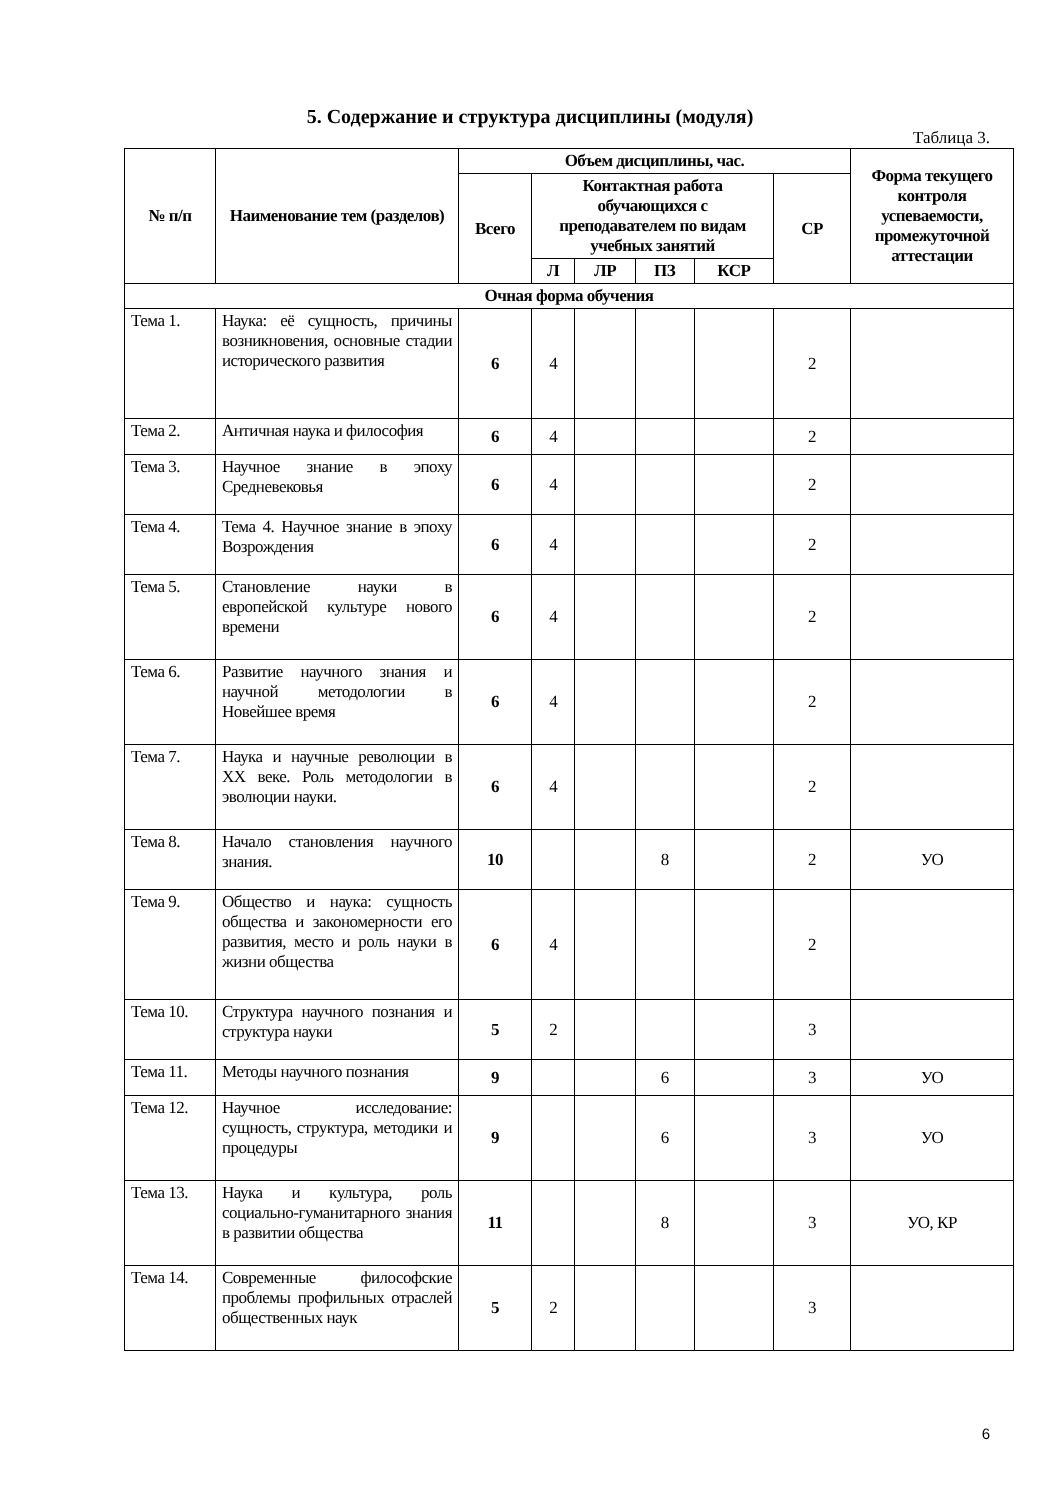5. Содержание и структура дисциплины (модуля)
Таблица 3.
| № п/п | Наименование тем (разделов) | Объем дисциплины, час. | | | | | | Форма текущего контроля успеваемости, промежуточной аттестации |
| --- | --- | --- | --- | --- | --- | --- | --- | --- |
| | | Всего | Контактная работа обучающихся с преподавателем по видам учебных занятий | | | | СР | |
| | | | Л | ЛР | ПЗ | КСР | | |
| Очная форма обучения | | | | | | | | |
| Тема 1. | Наука: её сущность, причины возникновения, основные стадии исторического развития | 6 | 4 | | | | 2 | |
| Тема 2. | Античная наука и философия | 6 | 4 | | | | 2 | |
| Тема 3. | Научное знание в эпоху Средневековья | 6 | 4 | | | | 2 | |
| Тема 4. | Тема 4. Научное знание в эпоху Возрождения | 6 | 4 | | | | 2 | |
| Тема 5. | Становление науки в европейской культуре нового времени | 6 | 4 | | | | 2 | |
| Тема 6. | Развитие научного знания и научной методологии в Новейшее время | 6 | 4 | | | | 2 | |
| Тема 7. | Наука и научные революции в XX веке. Роль методологии в эволюции науки. | 6 | 4 | | | | 2 | |
| Тема 8. | Начало становления научного знания. | 10 | | | 8 | | 2 | УО |
| Тема 9. | Общество и наука: сущность общества и закономерности его развития, место и роль науки в жизни общества | 6 | 4 | | | | 2 | |
| Тема 10. | Структура научного познания и структура науки | 5 | 2 | | | | 3 | |
| Тема 11. | Методы научного познания | 9 | | | 6 | | 3 | УО |
| Тема 12. | Научное исследование: сущность, структура, методики и процедуры | 9 | | | 6 | | 3 | УО |
| Тема 13. | Наука и культура, роль социально-гуманитарного знания в развитии общества | 11 | | | 8 | | 3 | УО, КР |
| Тема 14. | Современные философские проблемы профильных отраслей общественных наук | 5 | 2 | | | | 3 | |
6